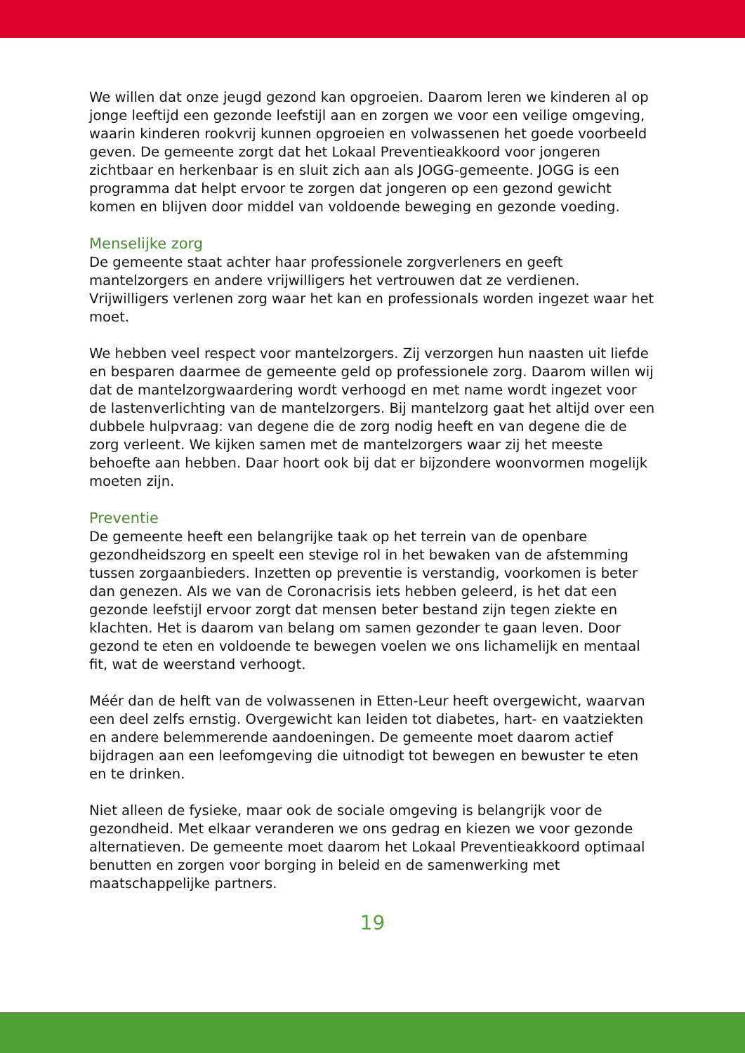We willen dat onze jeugd gezond kan opgroeien. Daarom leren we kinderen al op jonge leeftijd een gezonde leefstijl aan en zorgen we voor een veilige omgeving, waarin kinderen rookvrij kunnen opgroeien en volwassenen het goede voorbeeld geven. De gemeente zorgt dat het Lokaal Preventieakkoord voor jongeren zichtbaar en herkenbaar is en sluit zich aan als JOGG-gemeente. JOGG is een programma dat helpt ervoor te zorgen dat jongeren op een gezond gewicht komen en blijven door middel van voldoende beweging en gezonde voeding.
Menselijke zorg
De gemeente staat achter haar professionele zorgverleners en geeft mantelzorgers en andere vrijwilligers het vertrouwen dat ze verdienen. Vrijwilligers verlenen zorg waar het kan en professionals worden ingezet waar het moet.
We hebben veel respect voor mantelzorgers. Zij verzorgen hun naasten uit liefde en besparen daarmee de gemeente geld op professionele zorg. Daarom willen wij dat de mantelzorgwaardering wordt verhoogd en met name wordt ingezet voor de lastenverlichting van de mantelzorgers. Bij mantelzorg gaat het altijd over een dubbele hulpvraag: van degene die de zorg nodig heeft en van degene die de zorg verleent. We kijken samen met de mantelzorgers waar zij het meeste behoefte aan hebben. Daar hoort ook bij dat er bijzondere woonvormen mogelijk moeten zijn.
Preventie
De gemeente heeft een belangrijke taak op het terrein van de openbare gezondheidszorg en speelt een stevige rol in het bewaken van de afstemming tussen zorgaanbieders. Inzetten op preventie is verstandig, voorkomen is beter dan genezen. Als we van de Coronacrisis iets hebben geleerd, is het dat een gezonde leefstijl ervoor zorgt dat mensen beter bestand zijn tegen ziekte en klachten. Het is daarom van belang om samen gezonder te gaan leven. Door gezond te eten en voldoende te bewegen voelen we ons lichamelijk en mentaal fit, wat de weerstand verhoogt.
Méér dan de helft van de volwassenen in Etten-Leur heeft overgewicht, waarvan een deel zelfs ernstig. Overgewicht kan leiden tot diabetes, hart- en vaatziekten en andere belemmerende aandoeningen. De gemeente moet daarom actief bijdragen aan een leefomgeving die uitnodigt tot bewegen en bewuster te eten en te drinken.
Niet alleen de fysieke, maar ook de sociale omgeving is belangrijk voor de gezondheid. Met elkaar veranderen we ons gedrag en kiezen we voor gezonde alternatieven. De gemeente moet daarom het Lokaal Preventieakkoord optimaal benutten en zorgen voor borging in beleid en de samenwerking met maatschappelijke partners.
19